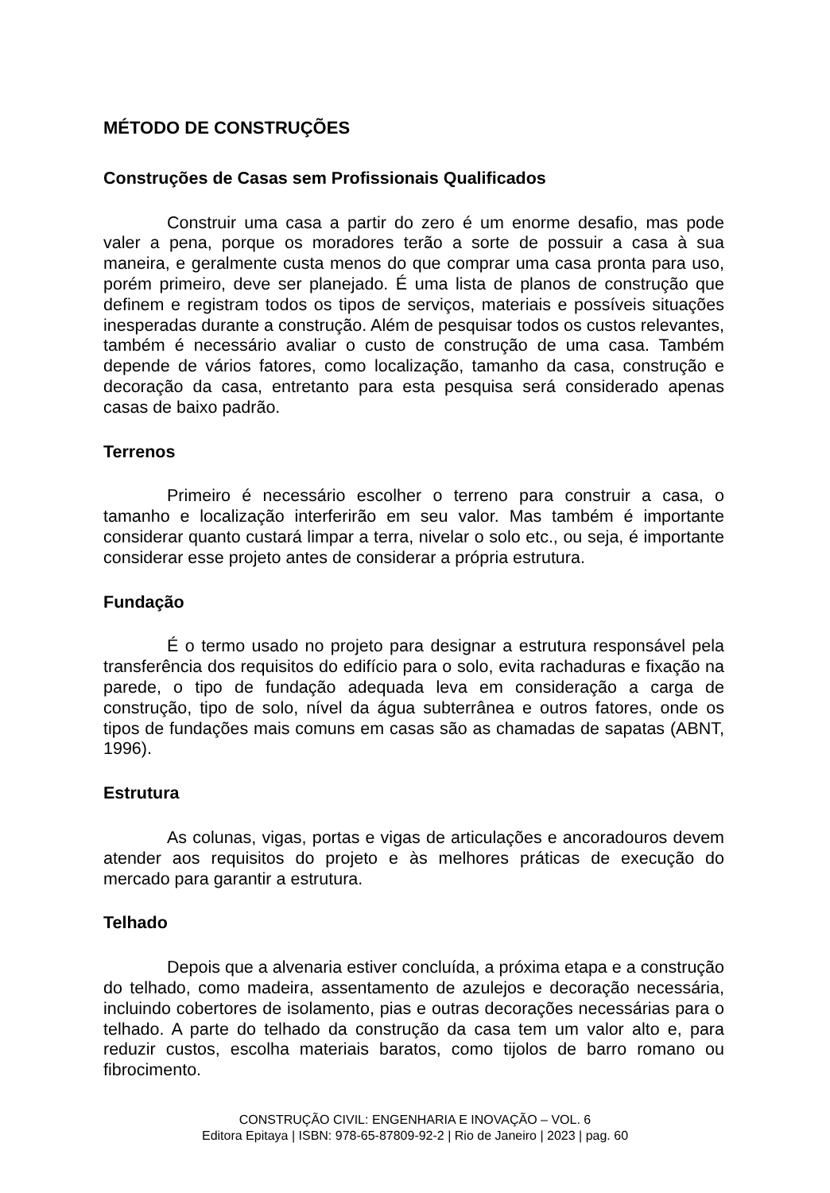MÉTODO DE CONSTRUÇÕES
Construções de Casas sem Profissionais Qualificados
Construir uma casa a partir do zero é um enorme desafio, mas pode valer a pena, porque os moradores terão a sorte de possuir a casa à sua maneira, e geralmente custa menos do que comprar uma casa pronta para uso, porém primeiro, deve ser planejado. É uma lista de planos de construção que definem e registram todos os tipos de serviços, materiais e possíveis situações inesperadas durante a construção. Além de pesquisar todos os custos relevantes, também é necessário avaliar o custo de construção de uma casa. Também depende de vários fatores, como localização, tamanho da casa, construção e decoração da casa, entretanto para esta pesquisa será considerado apenas casas de baixo padrão.
Terrenos
Primeiro é necessário escolher o terreno para construir a casa, o tamanho e localização interferirão em seu valor. Mas também é importante considerar quanto custará limpar a terra, nivelar o solo etc., ou seja, é importante considerar esse projeto antes de considerar a própria estrutura.
Fundação
É o termo usado no projeto para designar a estrutura responsável pela transferência dos requisitos do edifício para o solo, evita rachaduras e fixação na parede, o tipo de fundação adequada leva em consideração a carga de construção, tipo de solo, nível da água subterrânea e outros fatores, onde os tipos de fundações mais comuns em casas são as chamadas de sapatas (ABNT, 1996).
Estrutura
As colunas, vigas, portas e vigas de articulações e ancoradouros devem atender aos requisitos do projeto e às melhores práticas de execução do mercado para garantir a estrutura.
Telhado
Depois que a alvenaria estiver concluída, a próxima etapa e a construção do telhado, como madeira, assentamento de azulejos e decoração necessária, incluindo cobertores de isolamento, pias e outras decorações necessárias para o telhado. A parte do telhado da construção da casa tem um valor alto e, para reduzir custos, escolha materiais baratos, como tijolos de barro romano ou fibrocimento.
CONSTRUÇÃO CIVIL: ENGENHARIA E INOVAÇÃO – VOL. 6
Editora Epitaya | ISBN: 978-65-87809-92-2 | Rio de Janeiro | 2023 | pag. 60